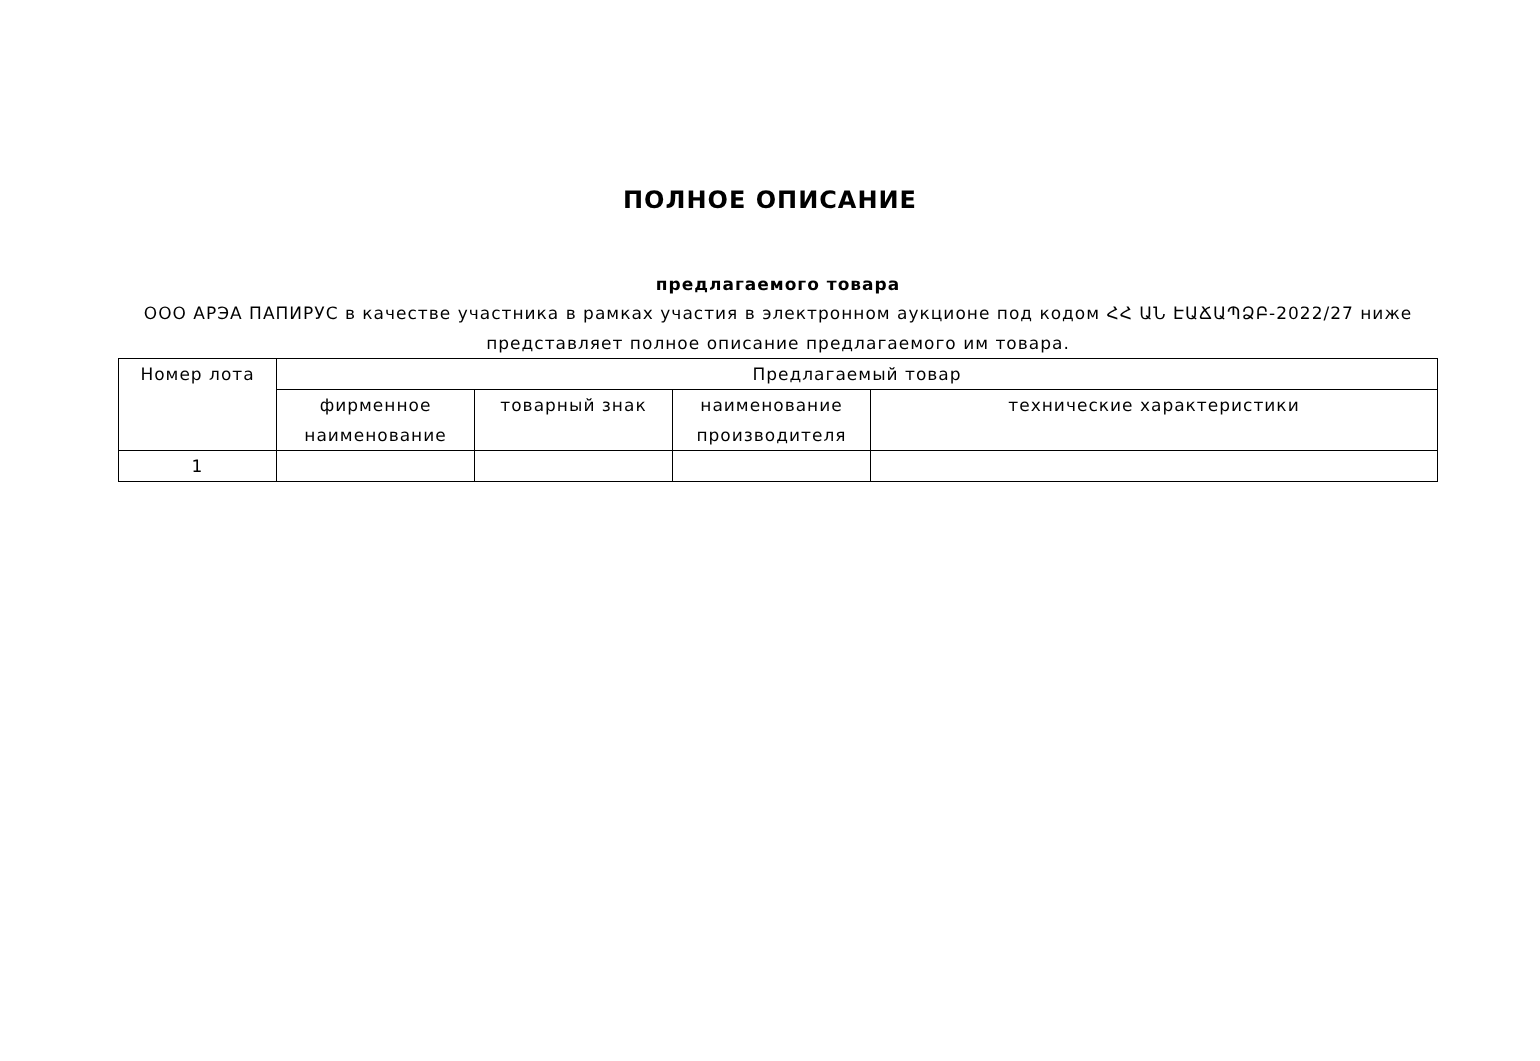ПОЛНОЕ ОПИСАНИЕ
предлагаемого товара
ООО АРЭА ПАПИРУС в качестве участника в рамках участия в электронном аукционе под кодом ՀՀ ԱՆ ԷԱՃԱՊՁԲ-2022/27 ниже представляет полное описание предлагаемого им товара.
| Номер лота | Предлагаемый товар | | | |
| --- | --- | --- | --- | --- |
| | фирменное наименование | товарный знак | наименование производителя | технические характеристики |
| 1 | | | | |